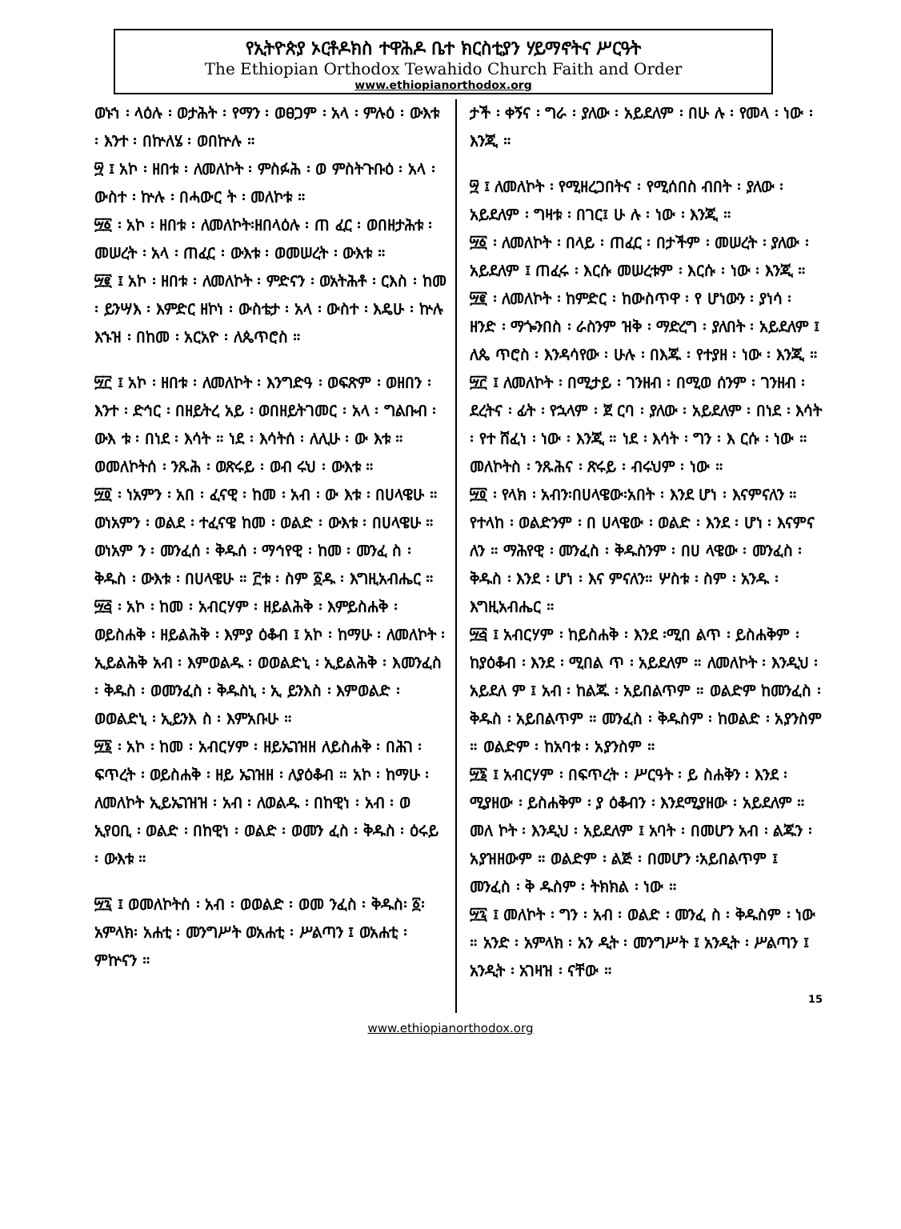የኢትዮጵያ ኦርቶዶክስ ተዋሕዶ ቤተ ክርስቲያን ሃይማኖትና ሥርዓት
The Ethiopian Orthodox Tewahido Church Faith and Order
www.ethiopianorthodox.org
ወኑኀ ፡ ላዕሉ ፡ ወታሕት ፡ የማን ፡ ወፀጋም ፡ አላ ፡ ምሉዕ ፡ ውእቱ ፡ እንተ ፡ በኵለሄ ፡ ወበኵሉ ።
፵ ፤ አኮ ፡ ዘበቱ ፡ ለመለኮት ፡ ምስፉሕ ፡ ወ ምስትጉቡዕ ፡ አላ ፡ ውስተ ፡ ኵሉ ፡ በሓውር ት ፡ መለኮቱ ።
፵፩ ፡ አኮ ፡ ዘበቱ ፡ ለመለኮት፡ዘበላዕሉ ፡ ጠ ፈር ፡ ወበዘታሕቱ ፡ መሠረት ፡ አላ ፡ ጠፈር ፡ ውእቱ ፡ ወመሠረት ፡ ውእቱ ።
፵፪ ፤ አኮ ፡ ዘበቱ ፡ ለመለኮት ፡ ምድናን ፡ ወአትሕቶ ፡ ርእስ ፡ ከመ ፡ ይንሣእ ፡ እምድር ዘኮነ ፡ ውስቴታ ፡ አላ ፡ ውስተ ፡ እዴሁ ፡ ኵሉ እኁዝ ፡ በከመ ፡ አርአዮ ፡ ለጴጥሮስ ።
፵፫ ፤ አኮ ፡ ዘበቱ ፡ ለመለኮት ፡ እንግድዓ ፡ ወፍጽም ፡ ወዘበን ፡ እንተ ፡ ድኅር ፡ በዘይትረ አይ ፡ ወበዘይትገመር ፡ አላ ፡ ግልቡብ ፡ ውእ ቱ ፡ በነደ ፡ እሳት ። ነደ ፡ እሳትሰ ፡ ለሊሁ ፡ ው እቱ ። ወመለኮትሰ ፡ ንጹሕ ፡ ወጽሩይ ፡ ወብ ሩህ ፡ ውእቱ ።
፵፬ ፡ ነአምን ፡ አበ ፡ ፈናዊ ፡ ከመ ፡ አብ ፡ ው እቱ ፡ በሀላዌሁ ። ወነአምን ፡ ወልደ ፡ ተፈናዌ ከመ ፡ ወልድ ፡ ውእቱ ፡ በሀላዌሁ ። ወነአም ን ፡ መንፈሰ ፡ ቅዱሰ ፡ ማኅየዊ ፡ ከመ ፡ መንፈ ስ ፡ ቅዱስ ፡ ውእቱ ፡ በሀላዌሁ ። ፫ቱ ፡ ስም ፩ዱ ፡ እግዚአብሔር ።
፵፭ ፡ አኮ ፡ ከመ ፡ አብርሃም ፡ ዘይልሕቅ ፡ እምይስሐቅ ፡ ወይስሐቅ ፡ ዘይልሕቅ ፡ እምያ ዕቆብ ፤ አኮ ፡ ከማሁ ፡ ለመለኮት ፡ ኢይልሕቅ አብ ፡ እምወልዱ ፡ ወወልድኒ ፡ ኢይልሕቅ ፡ እመንፈስ ፡ ቅዱስ ፡ ወመንፈስ ፡ ቅዱስኒ ፡ ኢ ይንእስ ፡ እምወልድ ፡ ወወልድኒ ፡ ኢይንእ ስ ፡ እምአቡሁ ።
፵፮ ፡ አኮ ፡ ከመ ፡ አብርሃም ፡ ዘይኤገዝዘ ለይስሐቅ ፡ በሕገ ፡ ፍጥረት ፡ ወይስሐቅ ፡ ዘይ ኤገዝዘ ፡ ለያዕቆብ ። አኮ ፡ ከማሁ ፡ ለመለኮት ኢይኤገዝዝ ፡ አብ ፡ ለወልዱ ፡ በከዊነ ፡ አብ ፡ ወ ኢየዐቢ ፡ ወልድ ፡ በከዊነ ፡ ወልድ ፡ ወመን ፈስ ፡ ቅዱስ ፡ ዕሩይ ፡ ውእቱ ።
፵፯ ፤ ወመለኮትሰ ፡ አብ ፡ ወወልድ ፡ ወመ ንፈስ ፡ ቅዱስ፡ ፩፡ አምላክ፡ አሐቲ ፡ መንግሥት ወአሐቲ ፡ ሥልጣን ፤ ወአሐቲ ፡ ምኵናን ።
ታች ፡ ቀኝና ፡ ግራ ፡ ያለው ፡ አይደለም ፡ በሁ ሉ ፡ የመላ ፡ ነው ፡ እንጂ ።
፵ ፤ ለመለኮት ፡ የሚዘረጋበትና ፡ የሚሰበስ ብበት ፡ ያለው ፡ አይደለም ፡ ግዛቱ ፡ በገር፤ ሁ ሉ ፡ ነው ፡ እንጂ ።
፵፩ ፡ ለመለኮት ፡ በላይ ፡ ጠፈር ፡ በታችም ፡ መሠረት ፡ ያለው ፡ አይደለም ፤ ጠፈሩ ፡ እርሱ መሠረቱም ፡ እርሱ ፡ ነው ፡ እንጂ ።
፵፪ ፡ ለመለኮት ፡ ከምድር ፡ ከውስጥዋ ፡ የ ሆነውን ፡ ያነሳ ፡ ዘንድ ፡ ማጐንበስ ፡ ራስንም ዝቅ ፡ ማድረግ ፡ ያለበት ፡ አይደለም ፤ ለጴ ጥሮስ ፡ እንዳሳየው ፡ ሁሉ ፡ በእጁ ፡ የተያዘ ፡ ነው ፡ እንጂ ።
፵፫ ፤ ለመለኮት ፡ በሚታይ ፡ ገንዘብ ፡ በሚወ ሰንም ፡ ገንዘብ ፡ ደረትና ፡ ፊት ፡ የኋላም ፡ ጀ ርባ ፡ ያለው ፡ አይደለም ፡ በነደ ፡ እሳት ፡ የተ ሸፈነ ፡ ነው ፡ እንጂ ። ነደ ፡ እሳት ፡ ግን ፡ እ ርሱ ፡ ነው ። መለኮትስ ፡ ንጹሕና ፡ ጽሩይ ፡ ብሩህም ፡ ነው ።
፵፬ ፡ የላክ ፡ አብን፡በሀላዌው፡አበት ፡ እንደ ሆነ ፡ እናምናለን ። የተላከ ፡ ወልድንም ፡ በ ሀላዌው ፡ ወልድ ፡ እንደ ፡ ሆነ ፡ እናምና ለን ። ማሕየዊ ፡ መንፈስ ፡ ቅዱስንም ፡ በሀ ላዌው ፡ መንፈስ ፡ ቅዱስ ፡ እንደ ፡ ሆነ ፡ እና ምናለን። ሦስቱ ፡ ስም ፡ አንዱ ፡ እግዚአብሔር ።
፵፭ ፤ አብርሃም ፡ ከይስሐቅ ፡ እንደ ፡ሚበ ልጥ ፡ ይስሐቅም ፡ ከያዕቆብ ፡ እንደ ፡ ሚበል ጥ ፡ አይደለም ። ለመለኮት ፡ እንዲህ ፡ አይደለ ም ፤ አብ ፡ ከልጁ ፡ አይበልጥም ። ወልድም ከመንፈስ ፡ ቅዱስ ፡ አይበልጥም ። መንፈስ ፡ ቅዱስም ፡ ከወልድ ፡ አያንስም ። ወልድም ፡ ከአባቱ ፡ አያንስም ።
፵፮ ፤ አብርሃም ፡ በፍጥረት ፡ ሥርዓት ፡ ይ ስሐቅን ፡ እንደ ፡ ሚያዘው ፡ ይስሐቅም ፡ ያ ዕቆብን ፡ እንደሚያዘው ፡ አይደለም ። መለ ኮት ፡ እንዲህ ፡ አይደለም ፤ አባት ፡ በመሆን አብ ፡ ልጁን ፡ አያዝዘውም ። ወልድም ፡ ልጅ ፡ በመሆን ፡አይበልጥም ፤ መንፈስ ፡ ቅ ዱስም ፡ ትክክል ፡ ነው ።
፵፯ ፤ መለኮት ፡ ግን ፡ አብ ፡ ወልድ ፡ መንፈ ስ ፡ ቅዱስም ፡ ነው ። አንድ ፡ አምላክ ፡ አን ዲት ፡ መንግሥት ፤ አንዲት ፡ ሥልጣን ፤ አንዲት ፡ አገዛዝ ፡ ናቸው ።
15
www.ethiopianorthodox.org